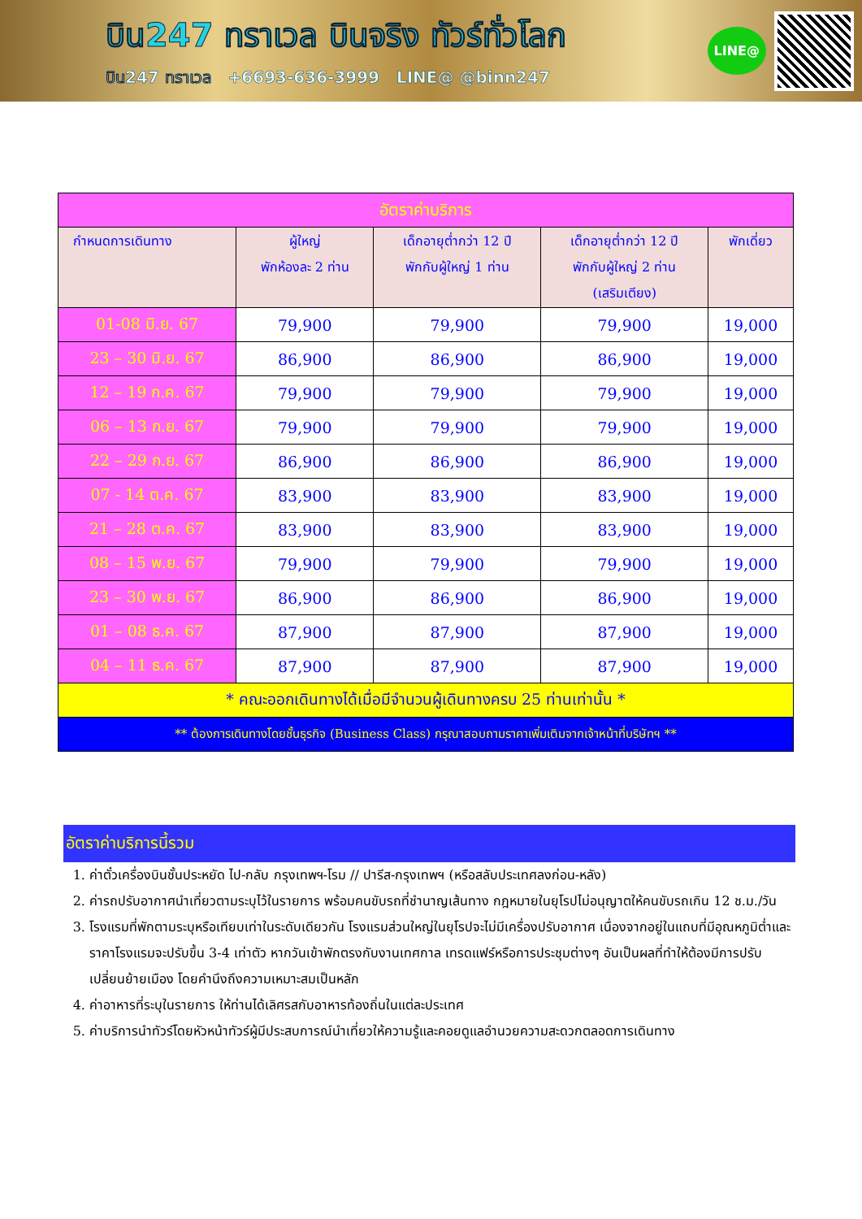บิน247 ทราเวล บินจริง ทัวร์ทั่วโลก
บิน247 ทราเวล +6693-636-3999 LINE@ @binn247
LINE@
| อัตราค่าบริการ | | | | |
| กำหนดการเดินทาง | ผู้ใหญ่ พักห้องละ 2 ท่าน | เด็กอายุต่ำกว่า 12 ปี พักกับผู้ใหญ่ 1 ท่าน | เด็กอายุต่ำกว่า 12 ปี พักกับผู้ใหญ่ 2 ท่าน (เสริมเตียง) | พักเดี่ยว |
| 01-08 มิ.ย. 67 | 79,900 | 79,900 | 79,900 | 19,000 |
| 23 – 30 มิ.ย. 67 | 86,900 | 86,900 | 86,900 | 19,000 |
| 12 – 19 ก.ค. 67 | 79,900 | 79,900 | 79,900 | 19,000 |
| 06 – 13 ก.ย. 67 | 79,900 | 79,900 | 79,900 | 19,000 |
| 22 – 29 ก.ย. 67 | 86,900 | 86,900 | 86,900 | 19,000 |
| 07 - 14 ต.ค. 67 | 83,900 | 83,900 | 83,900 | 19,000 |
| 21 – 28 ต.ค. 67 | 83,900 | 83,900 | 83,900 | 19,000 |
| 08 – 15 พ.ย. 67 | 79,900 | 79,900 | 79,900 | 19,000 |
| 23 – 30 พ.ย. 67 | 86,900 | 86,900 | 86,900 | 19,000 |
| 01 – 08 ธ.ค. 67 | 87,900 | 87,900 | 87,900 | 19,000 |
| 04 – 11 ธ.ค. 67 | 87,900 | 87,900 | 87,900 | 19,000 |
| * คณะออกเดินทางได้เมื่อมีจำนวนผู้เดินทางครบ 25 ท่านเท่านั้น * | | | | |
| ** ต้องการเดินทางโดยชั้นธุรกิจ (Business Class) กรุณาสอบถามราคาเพิ่มเติมจากเจ้าหน้าที่บริษัทฯ ** | | | | |
อัตราค่าบริการนี้รวม
1. ค่าตั๋วเครื่องบินชั้นประหยัด ไป-กลับ กรุงเทพฯ-โรม // ปารีส-กรุงเทพฯ (หรือสลับประเทศลงก่อน-หลัง)
2. ค่ารถปรับอากาศนำเที่ยวตามระบุไว้ในรายการ พร้อมคนขับรถที่ชำนาญเส้นทาง กฎหมายในยุโรปไม่อนุญาตให้คนขับรถเกิน 12 ช.ม./วัน
3. โรงแรมที่พักตามระบุหรือเทียบเท่าในระดับเดียวกัน โรงแรมส่วนใหญ่ในยุโรปจะไม่มีเครื่องปรับอากาศ เนื่องจากอยู่ในแถบที่มีอุณหภูมิต่ำและราคาโรงแรมจะปรับขึ้น 3-4 เท่าตัว หากวันเข้าพักตรงกับงานเทศกาล เทรดแฟร์หรือการประชุมต่างๆ อันเป็นผลที่ทำให้ต้องมีการปรับเปลี่ยนย้ายเมือง โดยคำนึงถึงความเหมาะสมเป็นหลัก
4. ค่าอาหารที่ระบุในรายการ ให้ท่านได้เลิศรสกับอาหารท้องถิ่นในแต่ละประเทศ
5. ค่าบริการนำทัวร์โดยหัวหน้าทัวร์ผู้มีประสบการณ์นำเที่ยวให้ความรู้และคอยดูแลอำนวยความสะดวกตลอดการเดินทาง